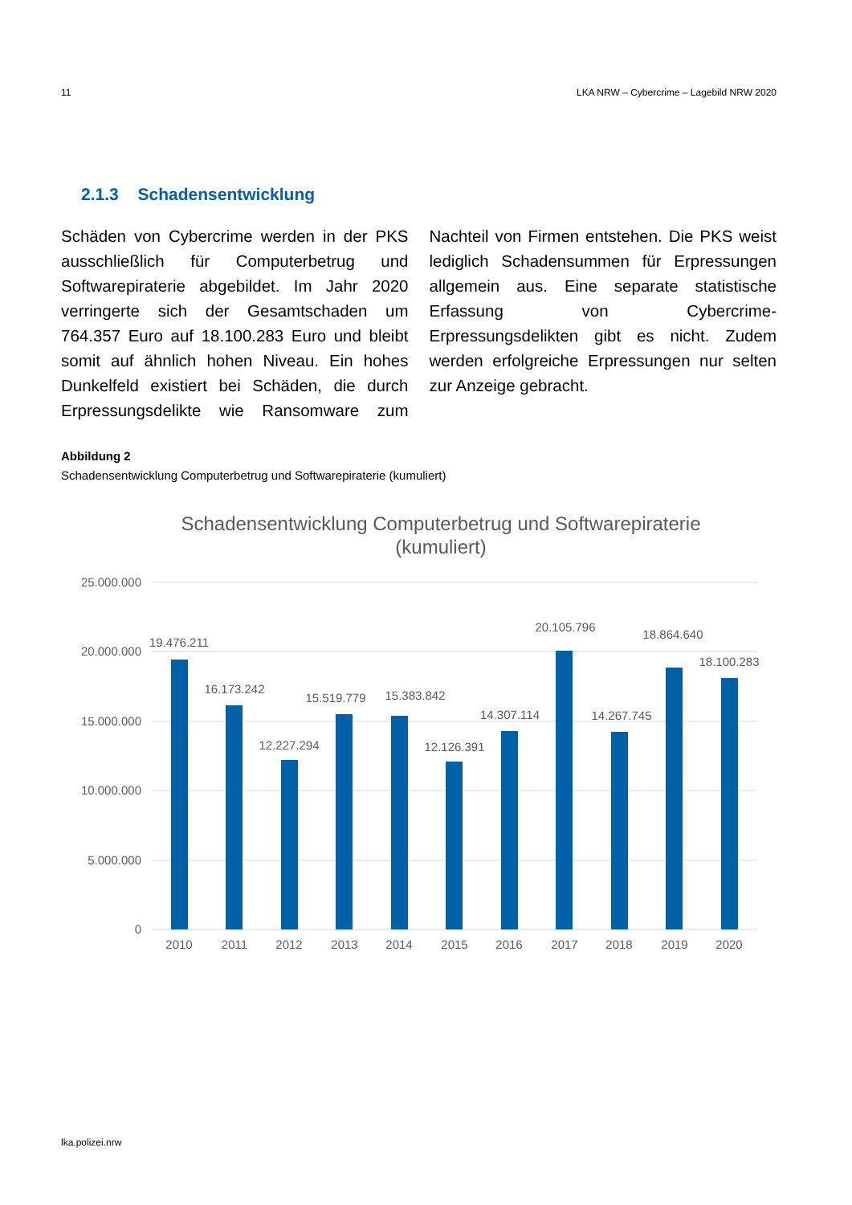11 LKA NRW – Cybercrime – Lagebild NRW 2020
2.1.3 Schadensentwicklung
Schäden von Cybercrime werden in der PKS ausschließlich für Computerbetrug und Softwarepiraterie abgebildet. Im Jahr 2020 verringerte sich der Gesamtschaden um 764.357 Euro auf 18.100.283 Euro und bleibt somit auf ähnlich hohen Niveau. Ein hohes Dunkelfeld existiert bei Schäden, die durch Erpressungsdelikte wie Ransomware zum Nachteil von Firmen entstehen. Die PKS weist lediglich Schadensummen für Erpressungen allgemein aus. Eine separate statistische Erfassung von Cybercrime-Erpressungsdelikten gibt es nicht. Zudem werden erfolgreiche Erpressungen nur selten zur Anzeige gebracht.
Abbildung 2
Schadensentwicklung Computerbetrug und Softwarepiraterie (kumuliert)
Schadensentwicklung Computerbetrug und Softwarepiraterie
(kumuliert)
25.000.000
20.000.000
15.000.000
10.000.000
5.000.000
0
19.476.211
16.173.242
12.227.294
15.519.779
15.383.842
12.126.391
14.307.114
20.105.796
14.267.745
18.864.640
18.100.283
2010
2011
2012
2013
2014
2015
2016
2017
2018
2019
2020
lka.polizei.nrw